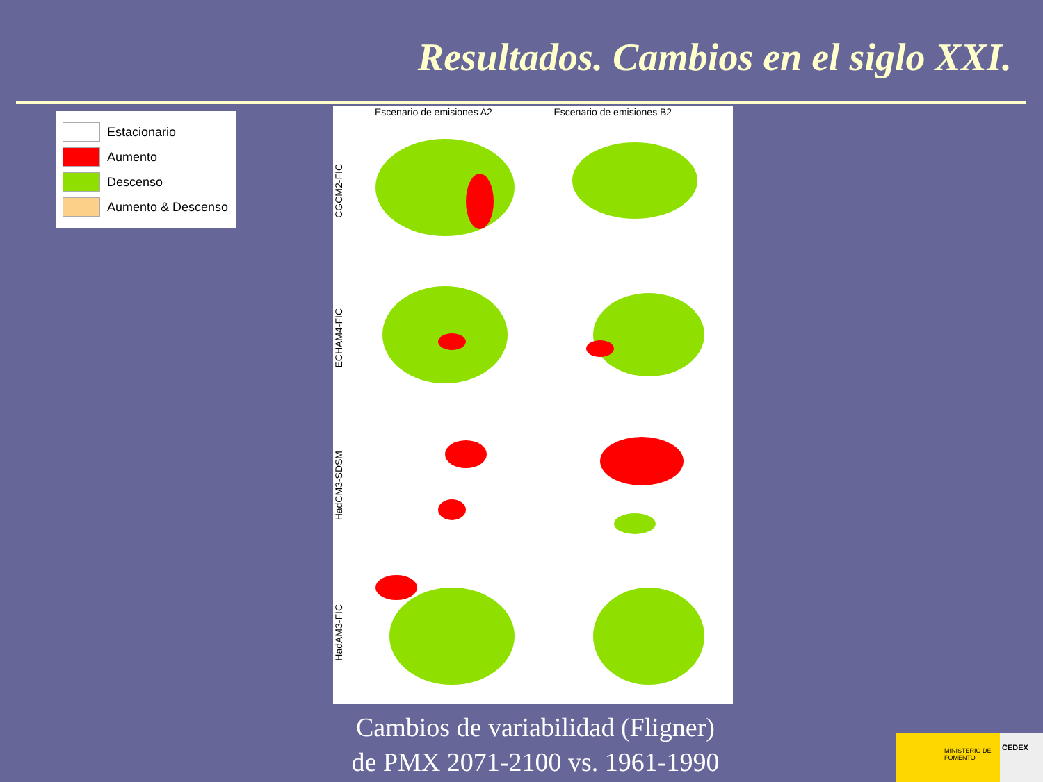Resultados. Cambios en el siglo XXI.
Estacionario
Aumento
Descenso
Aumento & Descenso
Escenario de emisiones A2 Escenario de emisiones B2
CGCM2-FIC
ECHAM4-FIC
HadCM3-SDSM
HadAM3-FIC
Cambios de variabilidad (Fligner)
de PMX 2071-2100 vs. 1961-1990
MINISTERIO DE FOMENTO
CEDEX